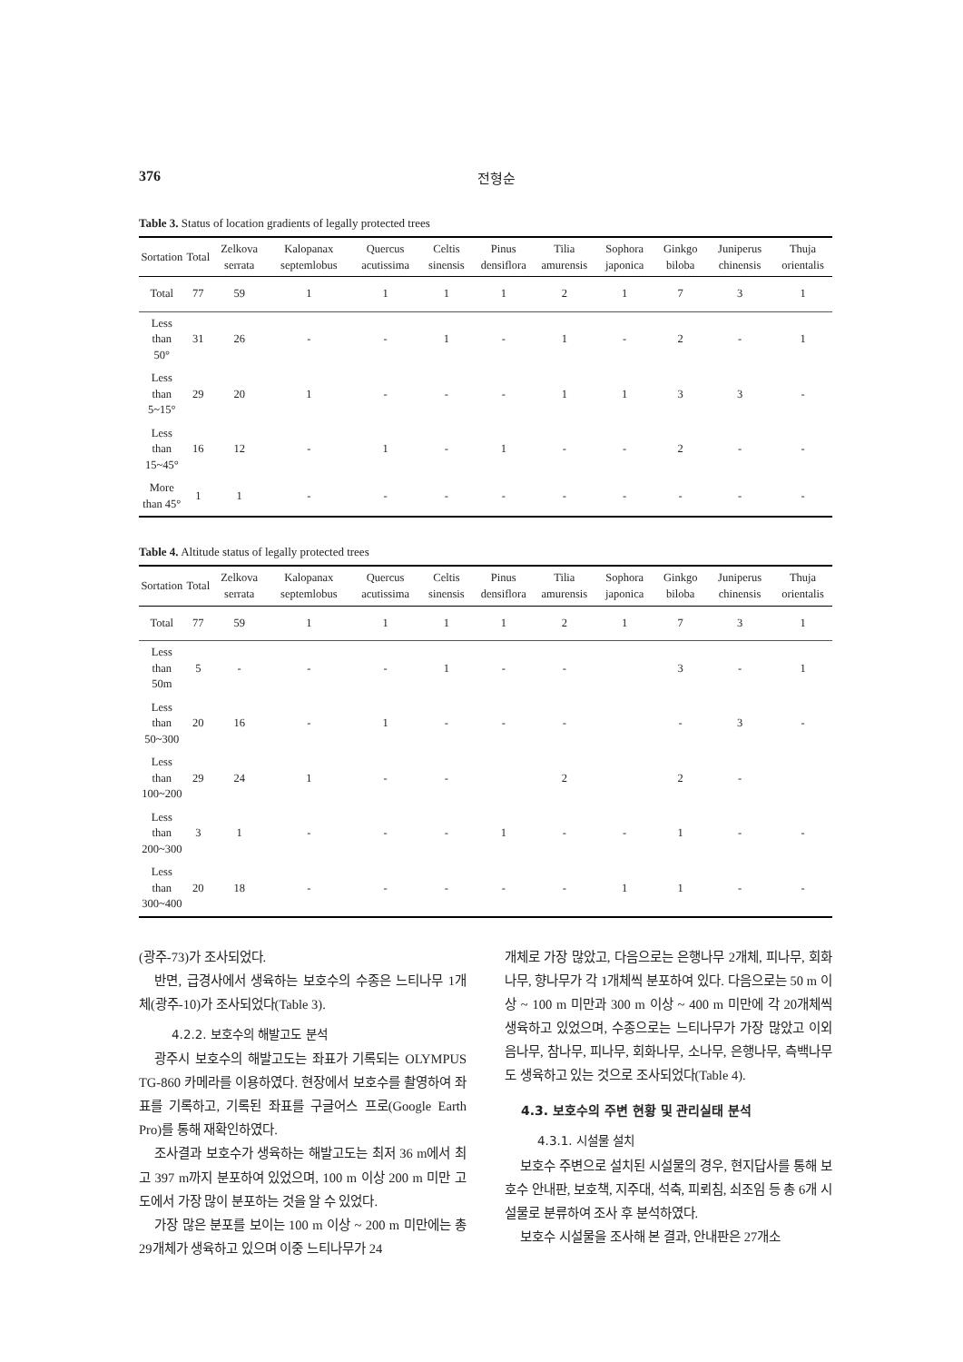376 전형순
Table 3. Status of location gradients of legally protected trees
| Sortation | Total | Zelkova serrata | Kalopanax septemlobus | Quercus acutissima | Celtis sinensis | Pinus densiflora | Tilia amurensis | Sophora japonica | Ginkgo biloba | Juniperus chinensis | Thuja orientalis |
| --- | --- | --- | --- | --- | --- | --- | --- | --- | --- | --- | --- |
| Total | 77 | 59 | 1 | 1 | 1 | 1 | 2 | 1 | 7 | 3 | 1 |
| Less than 50° | 31 | 26 | - | - | 1 | - | 1 | - | 2 | - | 1 |
| Less than 5~15° | 29 | 20 | 1 | - | - | - | 1 | 1 | 3 | 3 | - |
| Less than 15~45° | 16 | 12 | - | 1 | - | 1 | - | - | 2 | - | - |
| More than 45° | 1 | 1 | - | - | - | - | - | - | - | - | - |
Table 4. Altitude status of legally protected trees
| Sortation | Total | Zelkova serrata | Kalopanax septemlobus | Quercus acutissima | Celtis sinensis | Pinus densiflora | Tilia amurensis | Sophora japonica | Ginkgo biloba | Juniperus chinensis | Thuja orientalis |
| --- | --- | --- | --- | --- | --- | --- | --- | --- | --- | --- | --- |
| Total | 77 | 59 | 1 | 1 | 1 | 1 | 2 | 1 | 7 | 3 | 1 |
| Less than 50m | 5 | - | - | - | 1 | - | - | | 3 | - | 1 |
| Less than 50~300 | 20 | 16 | - | 1 | - | - | - | | - | 3 | - |
| Less than 100~200 | 29 | 24 | 1 | - | - | | 2 | | 2 | - | |
| Less than 200~300 | 3 | 1 | - | - | - | 1 | - | - | 1 | - | - |
| Less than 300~400 | 20 | 18 | - | - | - | - | - | 1 | 1 | - | - |
(광주-73)가 조사되었다.
반면, 급경사에서 생육하는 보호수의 수종은 느티나무 1개체(광주-10)가 조사되었다(Table 3).
4.2.2. 보호수의 해발고도 분석
광주시 보호수의 해발고도는 좌표가 기록되는 OLYMPUS TG-860 카메라를 이용하였다. 현장에서 보호수를 촬영하여 좌표를 기록하고, 기록된 좌표를 구글어스 프로(Google Earth Pro)를 통해 재확인하였다.
조사결과 보호수가 생육하는 해발고도는 최저 36 m에서 최고 397 m까지 분포하여 있었으며, 100 m 이상 200 m 미만 고도에서 가장 많이 분포하는 것을 알 수 있었다.
가장 많은 분포를 보이는 100 m 이상 ~ 200 m 미만에는 총 29개체가 생육하고 있으며 이중 느티나무가 24
개체로 가장 많았고, 다음으로는 은행나무 2개체, 피나무, 회화나무, 향나무가 각 1개체씩 분포하여 있다. 다음으로는 50 m 이상 ~ 100 m 미만과 300 m 이상 ~ 400 m 미만에 각 20개체씩 생육하고 있었으며, 수종으로는 느티나무가 가장 많았고 이외 음나무, 참나무, 피나무, 회화나무, 소나무, 은행나무, 측백나무도 생육하고 있는 것으로 조사되었다(Table 4).
4.3. 보호수의 주변 현황 및 관리실태 분석
4.3.1. 시설물 설치
보호수 주변으로 설치된 시설물의 경우, 현지답사를 통해 보호수 안내판, 보호책, 지주대, 석축, 피뢰침, 쇠조임 등 총 6개 시설물로 분류하여 조사 후 분석하였다.
보호수 시설물을 조사해 본 결과, 안내판은 27개소